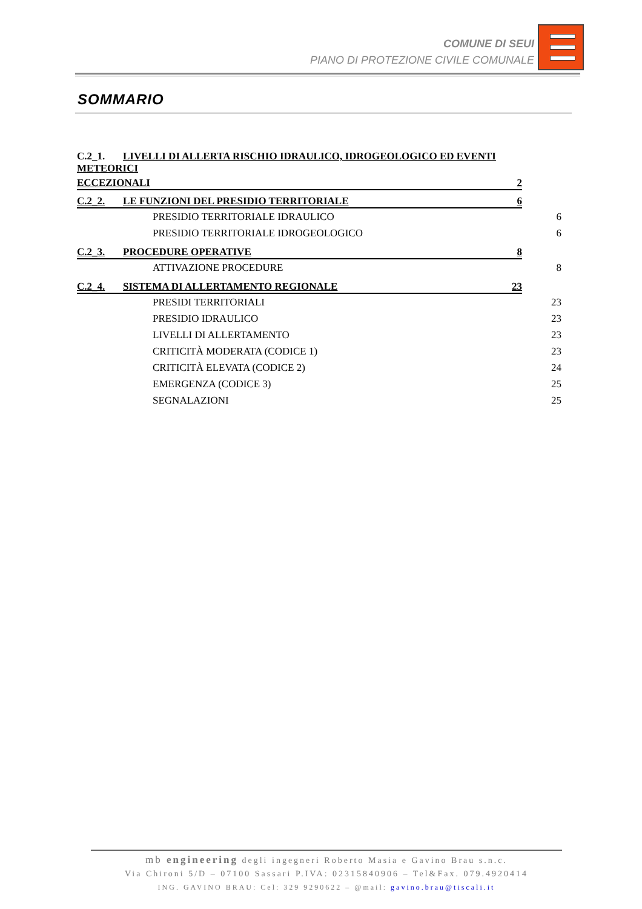COMUNE DI SEUI
PIANO DI PROTEZIONE CIVILE COMUNALE
SOMMARIO
C.2_1. LIVELLI DI ALLERTA RISCHIO IDRAULICO, IDROGEOLOGICO ED EVENTI METEORICI
ECCEZIONALI 2
C.2_2. LE FUNZIONI DEL PRESIDIO TERRITORIALE 6
PRESIDIO TERRITORIALE IDRAULICO 6
PRESIDIO TERRITORIALE IDROGEOLOGICO 6
C.2_3. PROCEDURE OPERATIVE 8
ATTIVAZIONE PROCEDURE 8
C.2_4. SISTEMA DI ALLERTAMENTO REGIONALE 23
PRESIDI TERRITORIALI 23
PRESIDIO IDRAULICO 23
LIVELLI DI ALLERTAMENTO 23
CRITICITÀ MODERATA (CODICE 1) 23
CRITICITÀ ELEVATA (CODICE 2) 24
EMERGENZA (CODICE 3) 25
SEGNALAZIONI 25
mb engineering degli ingegneri Roberto Masia e Gavino Brau s.n.c.
Via Chironi 5/D – 07100 Sassari P.IVA: 02315840906 – Tel&Fax. 079.4920414
ING. GAVINO BRAU: Cel: 329 9290622 – @mail: gavino.brau@tiscali.it